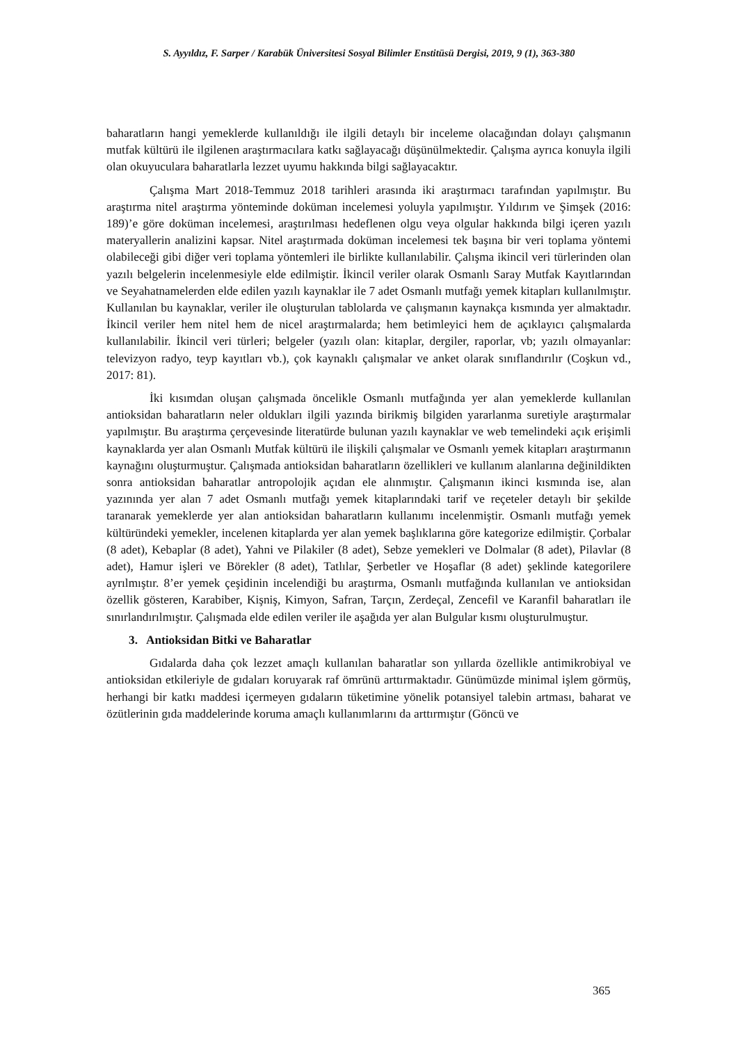S. Ayyıldız, F. Sarper / Karabük Üniversitesi Sosyal Bilimler Enstitüsü Dergisi, 2019, 9 (1), 363-380
baharatların hangi yemeklerde kullanıldığı ile ilgili detaylı bir inceleme olacağından dolayı çalışmanın mutfak kültürü ile ilgilenen araştırmacılara katkı sağlayacağı düşünülmektedir. Çalışma ayrıca konuyla ilgili olan okuyuculara baharatlarla lezzet uyumu hakkında bilgi sağlayacaktır.
Çalışma Mart 2018-Temmuz 2018 tarihleri arasında iki araştırmacı tarafından yapılmıştır. Bu araştırma nitel araştırma yönteminde doküman incelemesi yoluyla yapılmıştır. Yıldırım ve Şimşek (2016: 189)’e göre doküman incelemesi, araştırılması hedeflenen olgu veya olgular hakkında bilgi içeren yazılı materyallerin analizini kapsar. Nitel araştırmada doküman incelemesi tek başına bir veri toplama yöntemi olabileceği gibi diğer veri toplama yöntemleri ile birlikte kullanılabilir. Çalışma ikincil veri türlerinden olan yazılı belgelerin incelenmesiyle elde edilmiştir. İkincil veriler olarak Osmanlı Saray Mutfak Kayıtlarından ve Seyahatnamelerden elde edilen yazılı kaynaklar ile 7 adet Osmanlı mutfağı yemek kitapları kullanılmıştır. Kullanılan bu kaynaklar, veriler ile oluşturulan tablolarda ve çalışmanın kaynakça kısmında yer almaktadır. İkincil veriler hem nitel hem de nicel araştırmalarda; hem betimleyici hem de açıklayıcı çalışmalarda kullanılabilir. İkincil veri türleri; belgeler (yazılı olan: kitaplar, dergiler, raporlar, vb; yazılı olmayanlar: televizyon radyo, teyp kayıtları vb.), çok kaynaklı çalışmalar ve anket olarak sınıflandırılır (Coşkun vd., 2017: 81).
İki kısımdan oluşan çalışmada öncelikle Osmanlı mutfağında yer alan yemeklerde kullanılan antioksidan baharatların neler oldukları ilgili yazında birikmiş bilgiden yararlanma suretiyle araştırmalar yapılmıştır. Bu araştırma çerçevesinde literatürde bulunan yazılı kaynaklar ve web temelindeki açık erişimli kaynaklarda yer alan Osmanlı Mutfak kültürü ile ilişkili çalışmalar ve Osmanlı yemek kitapları araştırmanın kaynağını oluşturmuştur. Çalışmada antioksidan baharatların özellikleri ve kullanım alanlarına değinildikten sonra antioksidan baharatlar antropolojik açıdan ele alınmıştır. Çalışmanın ikinci kısmında ise, alan yazınında yer alan 7 adet Osmanlı mutfağı yemek kitaplarındaki tarif ve reçeteler detaylı bir şekilde taranarak yemeklerde yer alan antioksidan baharatların kullanımı incelenmiştir. Osmanlı mutfağı yemek kültüründeki yemekler, incelenen kitaplarda yer alan yemek başlıklarına göre kategorize edilmiştir. Çorbalar (8 adet), Kebaplar (8 adet), Yahni ve Pilakiler (8 adet), Sebze yemekleri ve Dolmalar (8 adet), Pilavlar (8 adet), Hamur işleri ve Börekler (8 adet), Tatlılar, Şerbetler ve Hoşaflar (8 adet) şeklinde kategorilere ayrılmıştır. 8’er yemek çeşidinin incelendiği bu araştırma, Osmanlı mutfağında kullanılan ve antioksidan özellik gösteren, Karabiber, Kişniş, Kimyon, Safran, Tarçın, Zerdeçal, Zencefil ve Karanfil baharatları ile sınırlandırılmıştır. Çalışmada elde edilen veriler ile aşağıda yer alan Bulgular kısmı oluşturulmuştur.
3. Antioksidan Bitki ve Baharatlar
Gıdalarda daha çok lezzet amaçlı kullanılan baharatlar son yıllarda özellikle antimikrobiyal ve antioksidan etkileriyle de gıdaları koruyarak raf ömrünü arttırmaktadır. Günümüzde minimal işlem görmüş, herhangi bir katkı maddesi içermeyen gıdaların tüketimine yönelik potansiyel talebin artması, baharat ve özütlerinin gıda maddelerinde koruma amaçlı kullanımlarını da arttırmıştır (Göncü ve
365